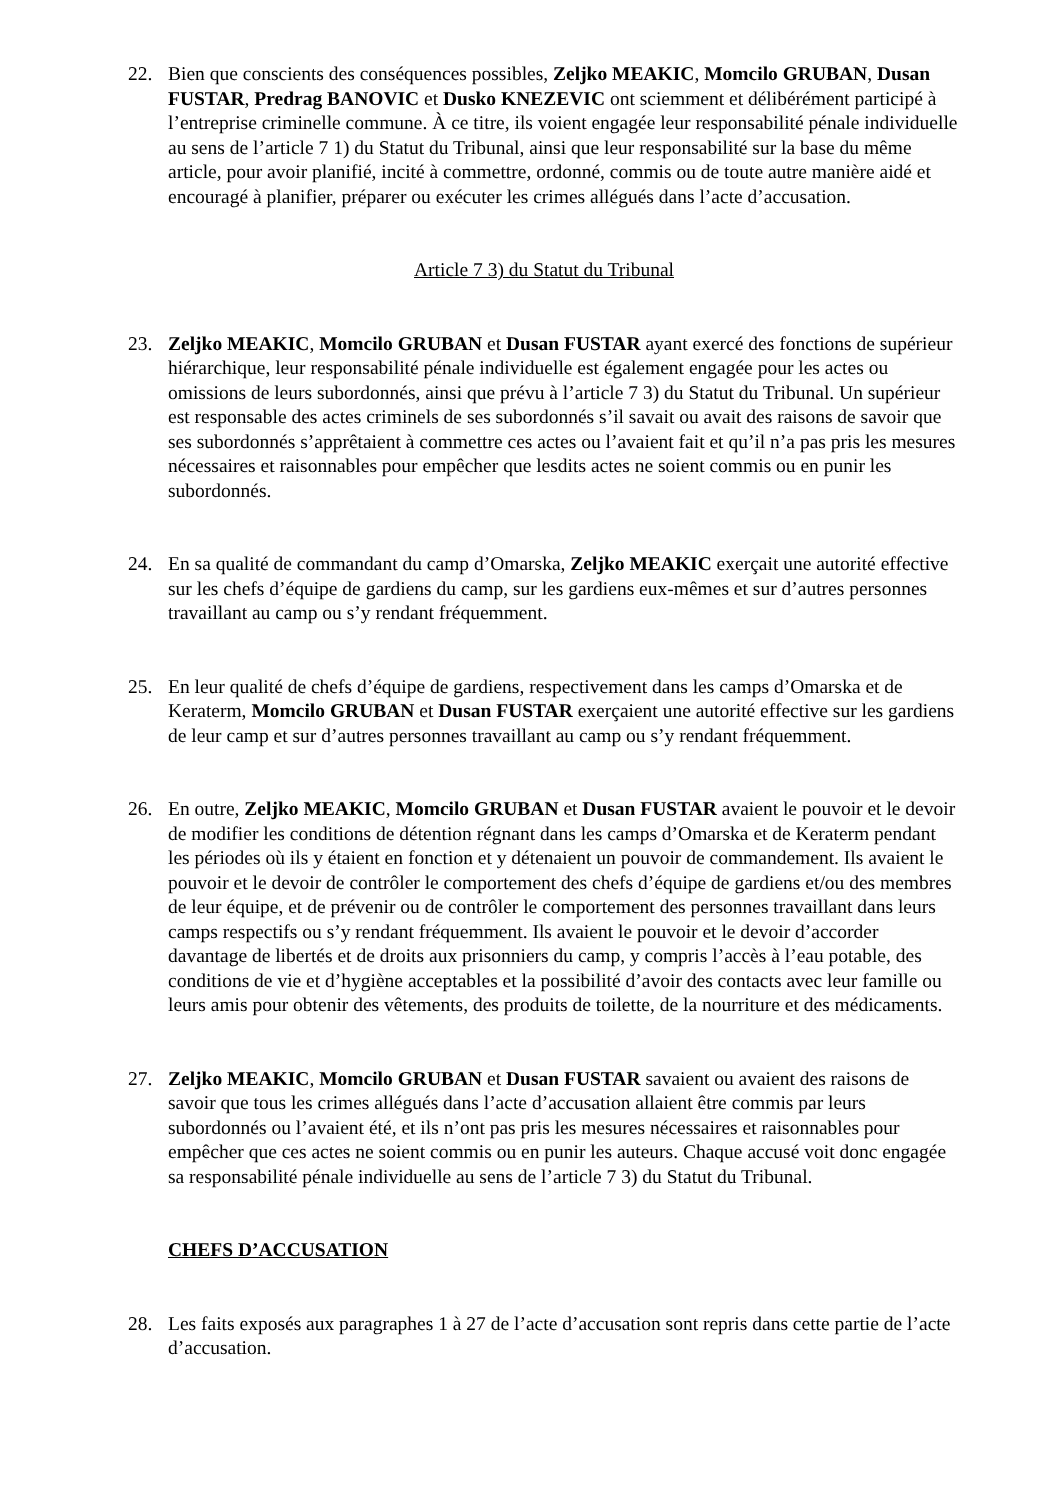22. Bien que conscients des conséquences possibles, Zeljko MEAKIC, Momcilo GRUBAN, Dusan FUSTAR, Predrag BANOVIC et Dusko KNEZEVIC ont sciemment et délibérément participé à l’entreprise criminelle commune. À ce titre, ils voient engagée leur responsabilité pénale individuelle au sens de l’article 7 1) du Statut du Tribunal, ainsi que leur responsabilité sur la base du même article, pour avoir planifié, incité à commettre, ordonné, commis ou de toute autre manière aidé et encouragé à planifier, préparer ou exécuter les crimes allégués dans l’acte d’accusation.
Article 7 3) du Statut du Tribunal
23. Zeljko MEAKIC, Momcilo GRUBAN et Dusan FUSTAR ayant exercé des fonctions de supérieur hiérarchique, leur responsabilité pénale individuelle est également engagée pour les actes ou omissions de leurs subordonnés, ainsi que prévu à l’article 7 3) du Statut du Tribunal. Un supérieur est responsable des actes criminels de ses subordonnés s’il savait ou avait des raisons de savoir que ses subordonnés s’apprêtaient à commettre ces actes ou l’avaient fait et qu’il n’a pas pris les mesures nécessaires et raisonnables pour empêcher que lesdits actes ne soient commis ou en punir les subordonnés.
24. En sa qualité de commandant du camp d’Omarska, Zeljko MEAKIC exerçait une autorité effective sur les chefs d’équipe de gardiens du camp, sur les gardiens eux-mêmes et sur d’autres personnes travaillant au camp ou s’y rendant fréquemment.
25. En leur qualité de chefs d’équipe de gardiens, respectivement dans les camps d’Omarska et de Keraterm, Momcilo GRUBAN et Dusan FUSTAR exerçaient une autorité effective sur les gardiens de leur camp et sur d’autres personnes travaillant au camp ou s’y rendant fréquemment.
26. En outre, Zeljko MEAKIC, Momcilo GRUBAN et Dusan FUSTAR avaient le pouvoir et le devoir de modifier les conditions de détention régnant dans les camps d’Omarska et de Keraterm pendant les périodes où ils y étaient en fonction et y détenaient un pouvoir de commandement. Ils avaient le pouvoir et le devoir de contrôler le comportement des chefs d’équipe de gardiens et/ou des membres de leur équipe, et de prévenir ou de contrôler le comportement des personnes travaillant dans leurs camps respectifs ou s’y rendant fréquemment. Ils avaient le pouvoir et le devoir d’accorder davantage de libertés et de droits aux prisonniers du camp, y compris l’accès à l’eau potable, des conditions de vie et d’hygiène acceptables et la possibilité d’avoir des contacts avec leur famille ou leurs amis pour obtenir des vêtements, des produits de toilette, de la nourriture et des médicaments.
27. Zeljko MEAKIC, Momcilo GRUBAN et Dusan FUSTAR savaient ou avaient des raisons de savoir que tous les crimes allégués dans l’acte d’accusation allaient être commis par leurs subordonnés ou l’avaient été, et ils n’ont pas pris les mesures nécessaires et raisonnables pour empêcher que ces actes ne soient commis ou en punir les auteurs. Chaque accusé voit donc engagée sa responsabilité pénale individuelle au sens de l’article 7 3) du Statut du Tribunal.
CHEFS D’ACCUSATION
28. Les faits exposés aux paragraphes 1 à 27 de l’acte d’accusation sont repris dans cette partie de l’acte d’accusation.